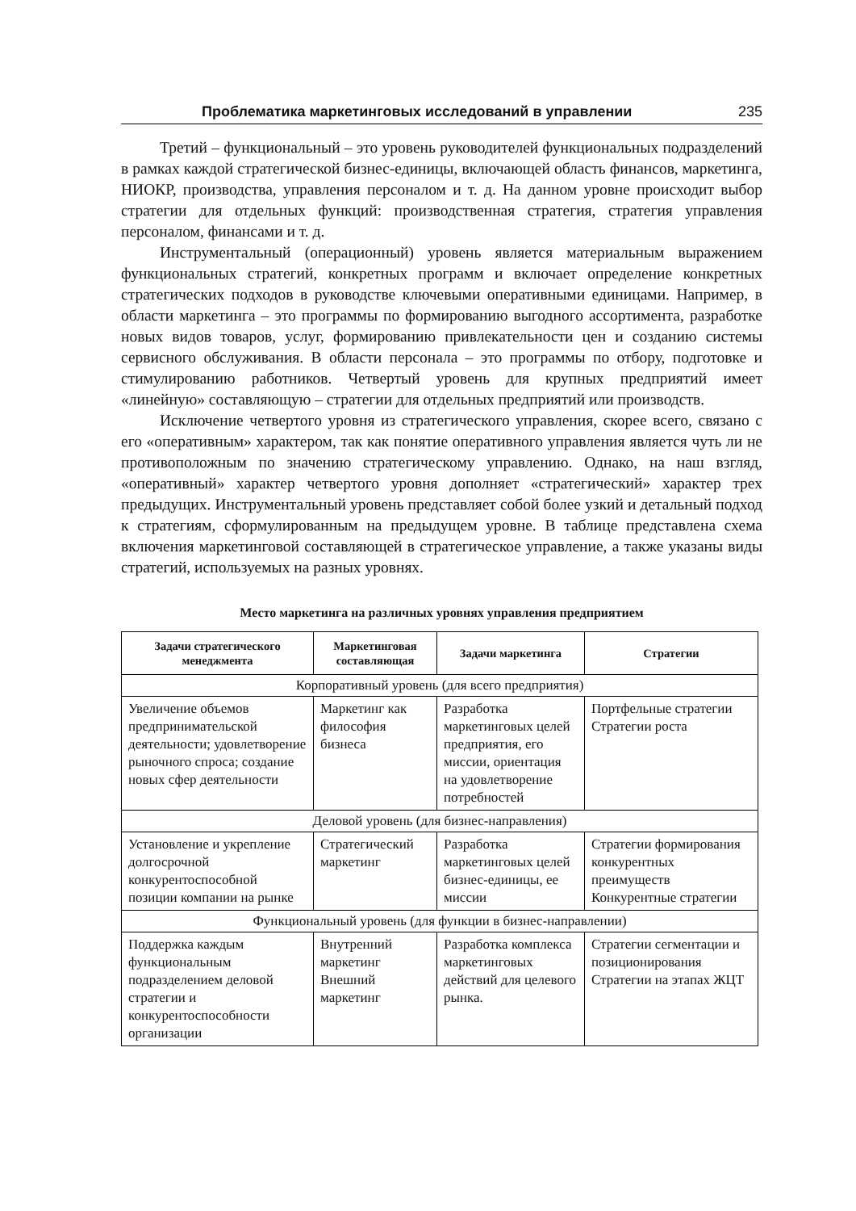Проблематика маркетинговых исследований в управлении 235
Третий – функциональный – это уровень руководителей функциональных подразделений в рамках каждой стратегической бизнес-единицы, включающей область финансов, маркетинга, НИОКР, производства, управления персоналом и т. д. На данном уровне происходит выбор стратегии для отдельных функций: производственная стратегия, стратегия управления персоналом, финансами и т. д.
Инструментальный (операционный) уровень является материальным выражением функциональных стратегий, конкретных программ и включает определение конкретных стратегических подходов в руководстве ключевыми оперативными единицами. Например, в области маркетинга – это программы по формированию выгодного ассортимента, разработке новых видов товаров, услуг, формированию привлекательности цен и созданию системы сервисного обслуживания. В области персонала – это программы по отбору, подготовке и стимулированию работников. Четвертый уровень для крупных предприятий имеет «линейную» составляющую – стратегии для отдельных предприятий или производств.
Исключение четвертого уровня из стратегического управления, скорее всего, связано с его «оперативным» характером, так как понятие оперативного управления является чуть ли не противоположным по значению стратегическому управлению. Однако, на наш взгляд, «оперативный» характер четвертого уровня дополняет «стратегический» характер трех предыдущих. Инструментальный уровень представляет собой более узкий и детальный подход к стратегиям, сформулированным на предыдущем уровне. В таблице представлена схема включения маркетинговой составляющей в стратегическое управление, а также указаны виды стратегий, используемых на разных уровнях.
Место маркетинга на различных уровнях управления предприятием
| Задачи стратегического менеджмента | Маркетинговая составляющая | Задачи маркетинга | Стратегии |
| --- | --- | --- | --- |
| Корпоративный уровень (для всего предприятия) | | | |
| Увеличение объемов предпринимательской деятельности; удовлетворение рыночного спроса; создание новых сфер деятельности | Маркетинг как философия бизнеса | Разработка маркетинговых целей предприятия, его миссии, ориентация на удовлетворение потребностей | Портфельные стратегии Стратегии роста |
| Деловой уровень (для бизнес-направления) | | | |
| Установление и укрепление долгосрочной конкурентоспособной позиции компании на рынке | Стратегический маркетинг | Разработка маркетинговых целей бизнес-единицы, ее миссии | Стратегии формирования конкурентных преимуществ Конкурентные стратегии |
| Функциональный уровень (для функции в бизнес-направлении) | | | |
| Поддержка каждым функциональным подразделением деловой стратегии и конкурентоспособности организации | Внутренний маркетинг Внешний маркетинг | Разработка комплекса маркетинговых действий для целевого рынка. | Стратегии сегментации и позиционирования Стратегии на этапах ЖЦТ |